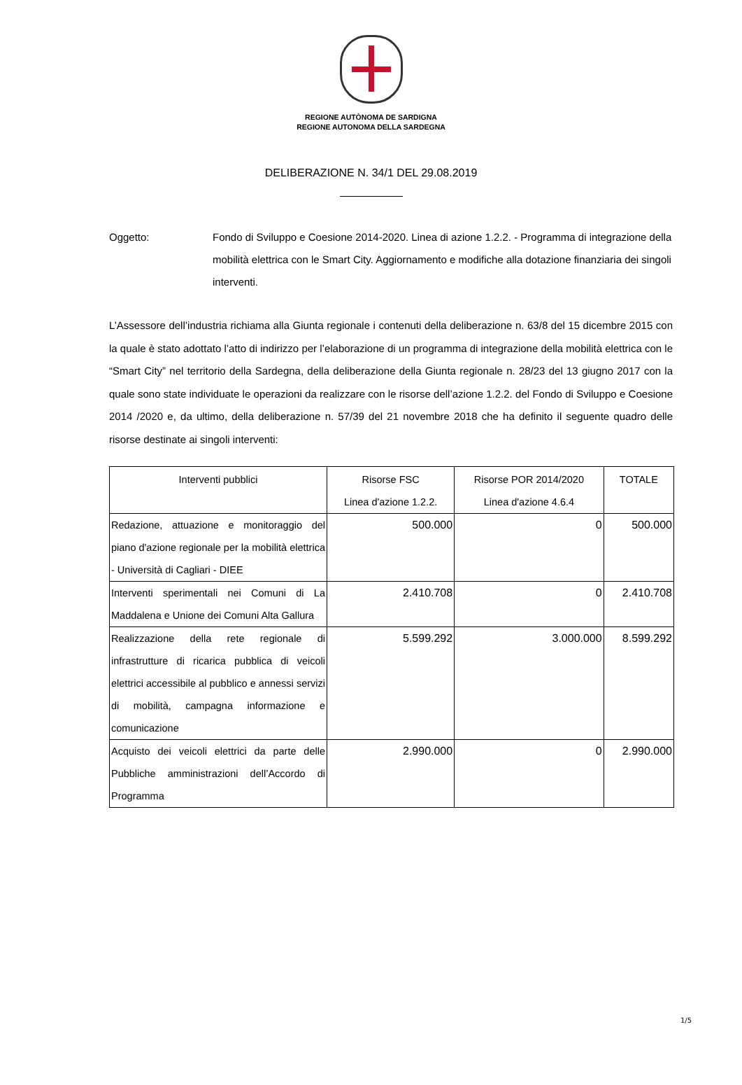REGIONE AUTÒNOMA DE SARDIGNA
REGIONE AUTONOMA DELLA SARDEGNA
DELIBERAZIONE N. 34/1 DEL 29.08.2019
Oggetto: Fondo di Sviluppo e Coesione 2014-2020. Linea di azione 1.2.2. - Programma di integrazione della mobilità elettrica con le Smart City. Aggiornamento e modifiche alla dotazione finanziaria dei singoli interventi.
L’Assessore dell’industria richiama alla Giunta regionale i contenuti della deliberazione n. 63/8 del 15 dicembre 2015 con la quale è stato adottato l’atto di indirizzo per l’elaborazione di un programma di integrazione della mobilità elettrica con le “Smart City” nel territorio della Sardegna, della deliberazione della Giunta regionale n. 28/23 del 13 giugno 2017 con la quale sono state individuate le operazioni da realizzare con le risorse dell’azione 1.2.2. del Fondo di Sviluppo e Coesione 2014 /2020 e, da ultimo, della deliberazione n. 57/39 del 21 novembre 2018 che ha definito il seguente quadro delle risorse destinate ai singoli interventi:
| Interventi pubblici | Risorse FSC Linea d'azione 1.2.2. | Risorse POR 2014/2020 Linea d'azione 4.6.4 | TOTALE |
| --- | --- | --- | --- |
| Redazione, attuazione e monitoraggio del piano d'azione regionale per la mobilità elettrica - Università di Cagliari - DIEE | 500.000 | 0 | 500.000 |
| Interventi sperimentali nei Comuni di La Maddalena e Unione dei Comuni Alta Gallura | 2.410.708 | 0 | 2.410.708 |
| Realizzazione della rete regionale di infrastrutture di ricarica pubblica di veicoli elettrici accessibile al pubblico e annessi servizi di mobilità, campagna informazione e comunicazione | 5.599.292 | 3.000.000 | 8.599.292 |
| Acquisto dei veicoli elettrici da parte delle Pubbliche amministrazioni dell’Accordo di Programma | 2.990.000 | 0 | 2.990.000 |
1/5